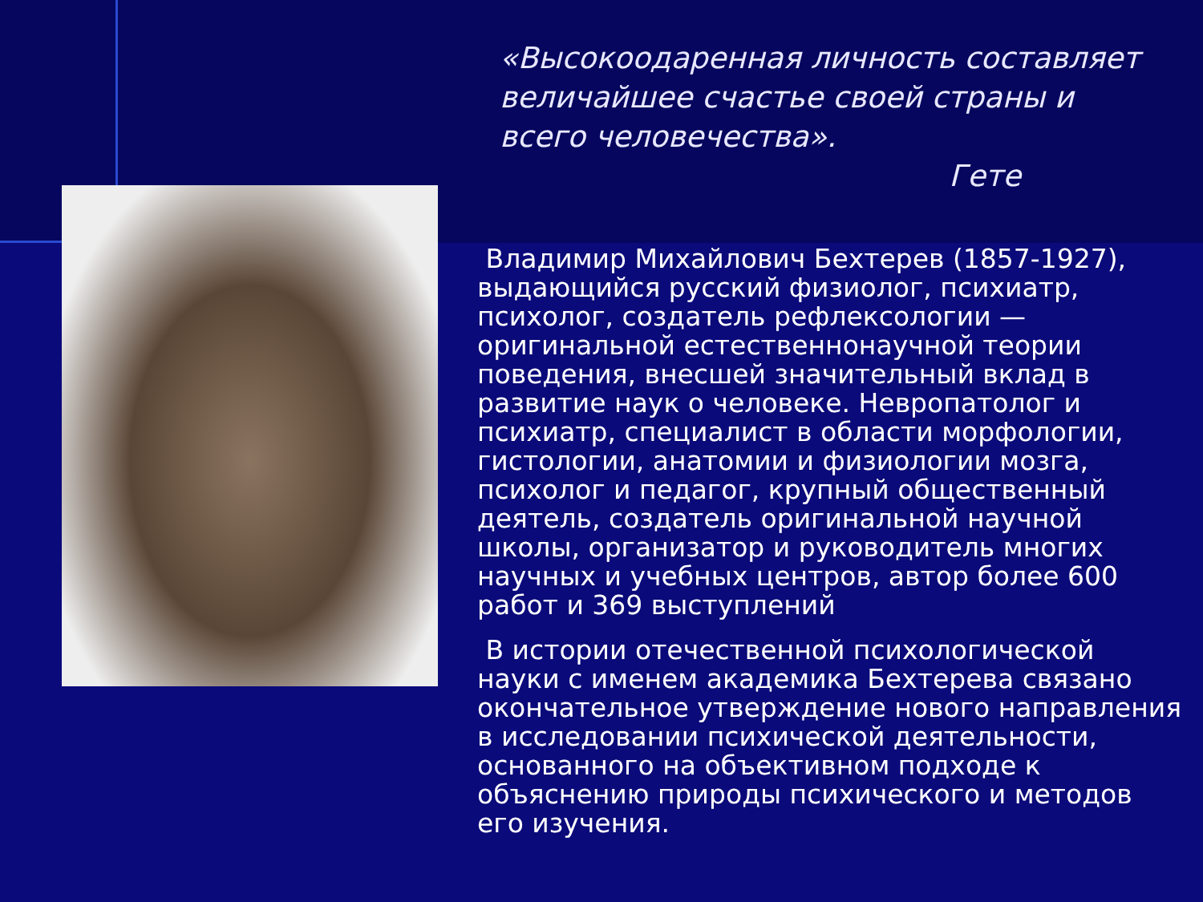«Высокоодаренная личность составляет величайшее счастье своей страны и всего человечества».
Гете
Владимир Михайлович Бехтерев (1857-1927), выдающийся русский физиолог, психиатр, психолог, создатель рефлексологии — оригинальной естественнонаучной теории поведения, внесшей значительный вклад в развитие наук о человеке. Невропатолог и психиатр, специалист в области морфологии, гистологии, анатомии и физиологии мозга, психолог и педагог, крупный общественный деятель, создатель оригинальной научной школы, организатор и руководитель многих научных и учебных центров, автор более 600 работ и 369 выступлений
В истории отечественной психологической науки с именем академика Бехтерева связано окончательное утверждение нового направления в исследовании психической деятельности, основанного на объективном подходе к объяснению природы психического и методов его изучения.